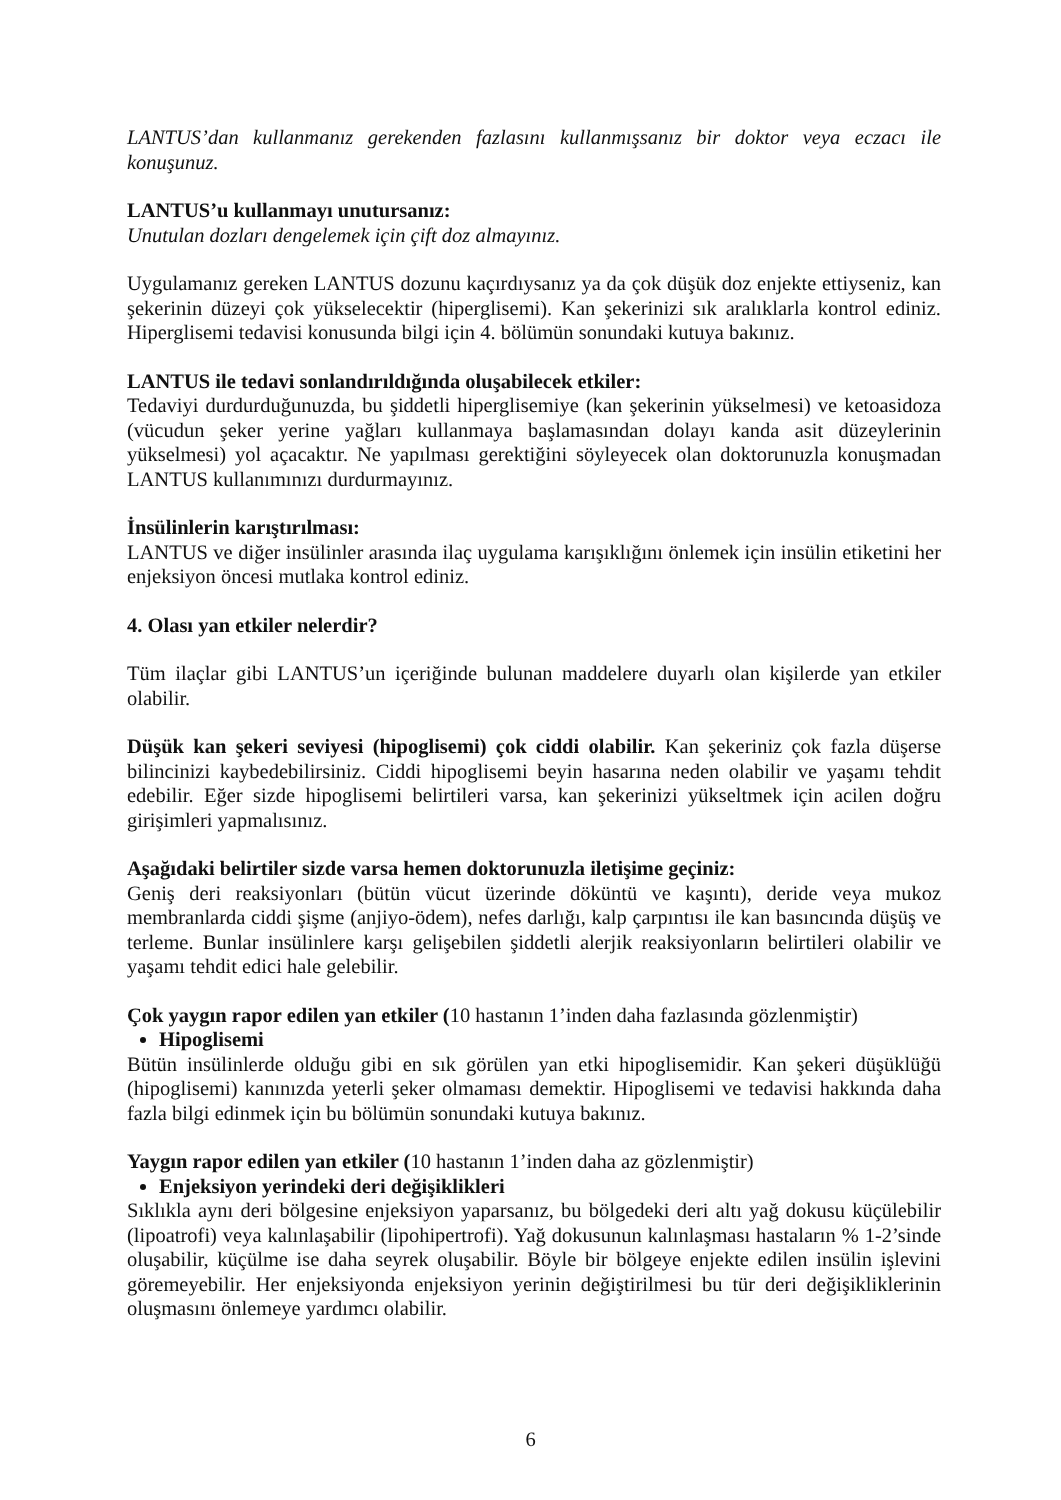LANTUS’dan kullanmanız gerekenden fazlasını kullanmışsanız bir doktor veya eczacı ile konuşunuz.
LANTUS’u kullanmayı unutursanız:
Unutulan dozları dengelemek için çift doz almayınız.
Uygulamanız gereken LANTUS dozunu kaçırdıysanız ya da çok düşük doz enjekte ettiyseniz, kan şekerinin düzeyi çok yükselecektir (hiperglisemi). Kan şekerinizi sık aralıklarla kontrol ediniz. Hiperglisemi tedavisi konusunda bilgi için 4. bölümün sonundaki kutuya bakınız.
LANTUS ile tedavi sonlandırıldığında oluşabilecek etkiler:
Tedaviyi durdurduğunuzda, bu şiddetli hiperglisemiye (kan şekerinin yükselmesi) ve ketoasidoza (vücudun şeker yerine yağları kullanmaya başlamasından dolayı kanda asit düzeylerinin yükselmesi) yol açacaktır. Ne yapılması gerektiğini söyleyecek olan doktorunuzla konuşmadan LANTUS kullanımınızı durdurmayınız.
İnsülinlerin karıştırılması:
LANTUS ve diğer insülinler arasında ilaç uygulama karışıklığını önlemek için insülin etiketini her enjeksiyon öncesi mutlaka kontrol ediniz.
4. Olası yan etkiler nelerdir?
Tüm ilaçlar gibi LANTUS’un içeriğinde bulunan maddelere duyarlı olan kişilerde yan etkiler olabilir.
Düşük kan şekeri seviyesi (hipoglisemi) çok ciddi olabilir. Kan şekeriniz çok fazla düşerse bilincinizi kaybedebilirsiniz. Ciddi hipoglisemi beyin hasarına neden olabilir ve yaşamı tehdit edebilir. Eğer sizde hipoglisemi belirtileri varsa, kan şekerinizi yükseltmek için acilen doğru girişimleri yapmalısınız.
Aşağıdaki belirtiler sizde varsa hemen doktorunuzla iletişime geçiniz:
Geniş deri reaksiyonları (bütün vücut üzerinde döküntü ve kaşıntı), deride veya mukoz membranlarda ciddi şişme (anjiyo-ödem), nefes darlığı, kalp çarpıntısı ile kan basıncında düşüş ve terleme. Bunlar insülinlere karşı gelişebilen şiddetli alerjik reaksiyonların belirtileri olabilir ve yaşamı tehdit edici hale gelebilir.
Çok yaygın rapor edilen yan etkiler (10 hastanın 1’inden daha fazlasında gözlenmiştir)
Hipoglisemi
Bütün insülinlerde olduğu gibi en sık görülen yan etki hipoglisemidir. Kan şekeri düşüklüğü (hipoglisemi) kanınızda yeterli şeker olmaması demektir. Hipoglisemi ve tedavisi hakkında daha fazla bilgi edinmek için bu bölümün sonundaki kutuya bakınız.
Yaygın rapor edilen yan etkiler (10 hastanın 1’inden daha az gözlenmiştir)
Enjeksiyon yerindeki deri değişiklikleri
Sıklıkla aynı deri bölgesine enjeksiyon yaparsanız, bu bölgedeki deri altı yağ dokusu küçülebilir (lipoatrofi) veya kalınlaşabilir (lipohipertrofi). Yağ dokusunun kalınlaşması hastaların % 1-2’sinde oluşabilir, küçülme ise daha seyrek oluşabilir. Böyle bir bölgeye enjekte edilen insülin işlevini göremeyebilir. Her enjeksiyonda enjeksiyon yerinin değiştirilmesi bu tür deri değişikliklerinin oluşmasını önlemeye yardımcı olabilir.
6